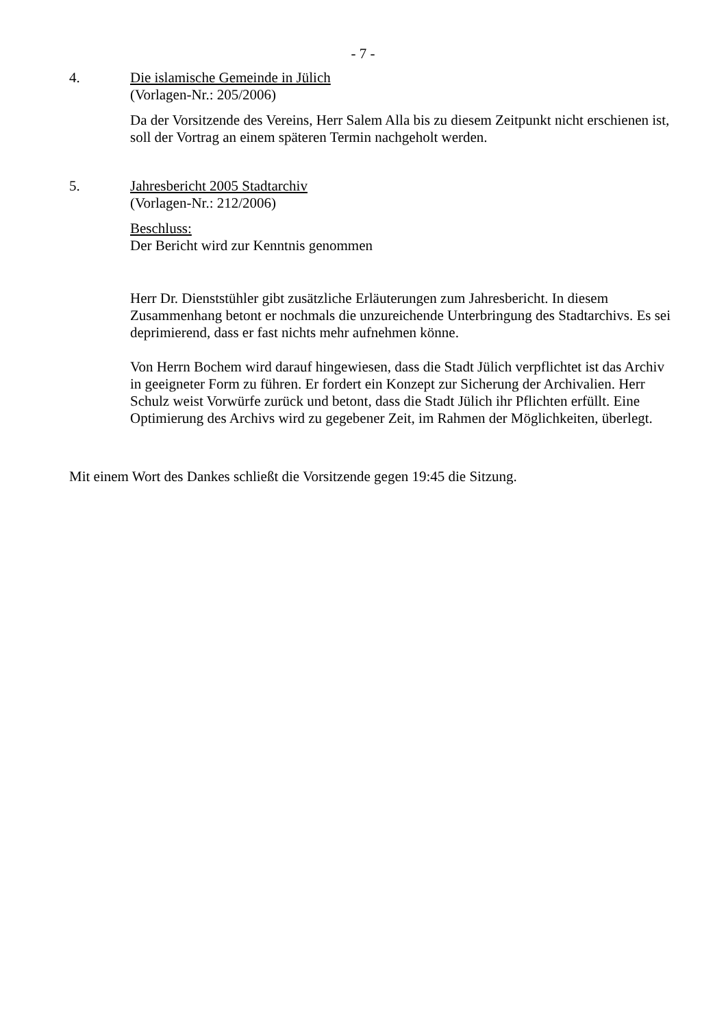- 7 -
4. Die islamische Gemeinde in Jülich
(Vorlagen-Nr.: 205/2006)
Da der Vorsitzende des Vereins, Herr Salem Alla bis zu diesem Zeitpunkt nicht erschienen ist, soll der Vortrag an einem späteren Termin nachgeholt werden.
5. Jahresbericht 2005 Stadtarchiv
(Vorlagen-Nr.: 212/2006)
Beschluss:
Der Bericht wird zur Kenntnis genommen
Herr Dr. Dienststühler gibt zusätzliche Erläuterungen zum Jahresbericht. In diesem Zusammenhang betont er nochmals die unzureichende Unterbringung des Stadtarchivs. Es sei deprimierend, dass er fast nichts mehr aufnehmen könne.
Von Herrn Bochem wird darauf hingewiesen, dass die Stadt Jülich verpflichtet ist das Archiv in geeigneter Form zu führen. Er fordert ein Konzept zur Sicherung der Archivalien. Herr Schulz weist Vorwürfe zurück und betont, dass die Stadt Jülich ihr Pflichten erfüllt. Eine Optimierung des Archivs wird zu gegebener Zeit, im Rahmen der Möglichkeiten, überlegt.
Mit einem Wort des Dankes schließt die Vorsitzende gegen 19:45 die Sitzung.